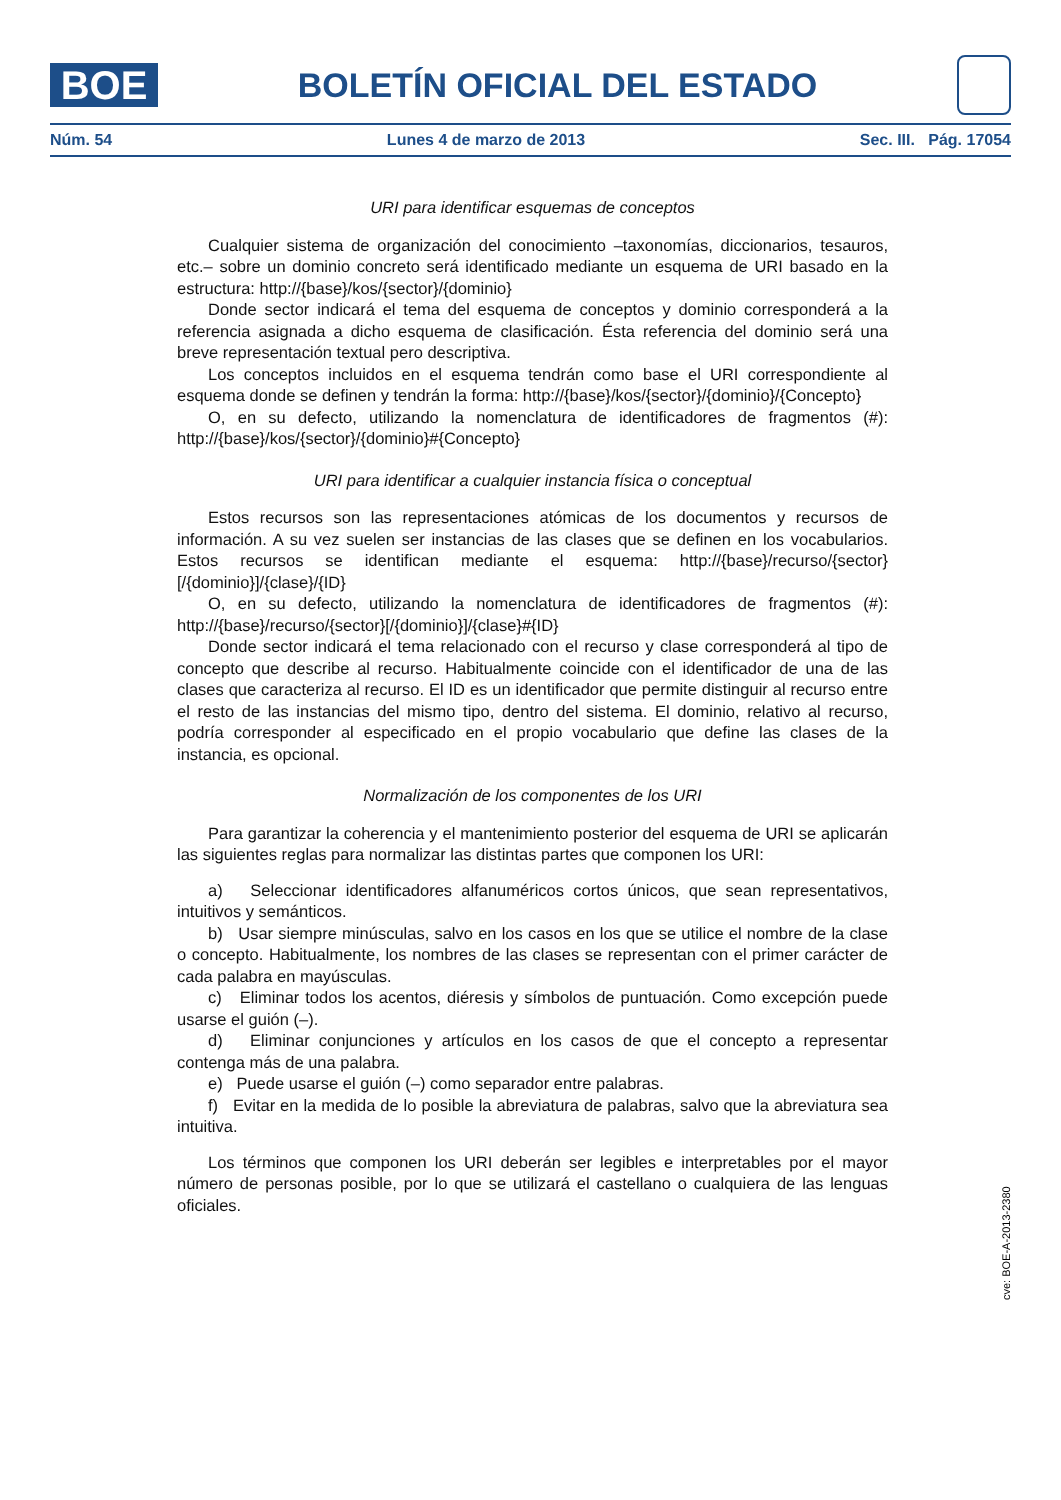BOE
BOLETÍN OFICIAL DEL ESTADO
Núm. 54 Lunes 4 de marzo de 2013 Sec. III. Pág. 17054
URI para identificar esquemas de conceptos
Cualquier sistema de organización del conocimiento –taxonomías, diccionarios, tesauros, etc.– sobre un dominio concreto será identificado mediante un esquema de URI basado en la estructura: http://{base}/kos/{sector}/{dominio}
Donde sector indicará el tema del esquema de conceptos y dominio corresponderá a la referencia asignada a dicho esquema de clasificación. Ésta referencia del dominio será una breve representación textual pero descriptiva.
Los conceptos incluidos en el esquema tendrán como base el URI correspondiente al esquema donde se definen y tendrán la forma: http://{base}/kos/{sector}/{dominio}/{Concepto}
O, en su defecto, utilizando la nomenclatura de identificadores de fragmentos (#): http://{base}/kos/{sector}/{dominio}#{Concepto}
URI para identificar a cualquier instancia física o conceptual
Estos recursos son las representaciones atómicas de los documentos y recursos de información. A su vez suelen ser instancias de las clases que se definen en los vocabularios. Estos recursos se identifican mediante el esquema: http://{base}/recurso/{sector}[/{dominio}]/{clase}/{ID}
O, en su defecto, utilizando la nomenclatura de identificadores de fragmentos (#): http://{base}/recurso/{sector}[/{dominio}]/{clase}#{ID}
Donde sector indicará el tema relacionado con el recurso y clase corresponderá al tipo de concepto que describe al recurso. Habitualmente coincide con el identificador de una de las clases que caracteriza al recurso. El ID es un identificador que permite distinguir al recurso entre el resto de las instancias del mismo tipo, dentro del sistema. El dominio, relativo al recurso, podría corresponder al especificado en el propio vocabulario que define las clases de la instancia, es opcional.
Normalización de los componentes de los URI
Para garantizar la coherencia y el mantenimiento posterior del esquema de URI se aplicarán las siguientes reglas para normalizar las distintas partes que componen los URI:
a) Seleccionar identificadores alfanuméricos cortos únicos, que sean representativos, intuitivos y semánticos.
b) Usar siempre minúsculas, salvo en los casos en los que se utilice el nombre de la clase o concepto. Habitualmente, los nombres de las clases se representan con el primer carácter de cada palabra en mayúsculas.
c) Eliminar todos los acentos, diéresis y símbolos de puntuación. Como excepción puede usarse el guión (–).
d) Eliminar conjunciones y artículos en los casos de que el concepto a representar contenga más de una palabra.
e) Puede usarse el guión (–) como separador entre palabras.
f) Evitar en la medida de lo posible la abreviatura de palabras, salvo que la abreviatura sea intuitiva.
Los términos que componen los URI deberán ser legibles e interpretables por el mayor número de personas posible, por lo que se utilizará el castellano o cualquiera de las lenguas oficiales.
cve: BOE-A-2013-2380